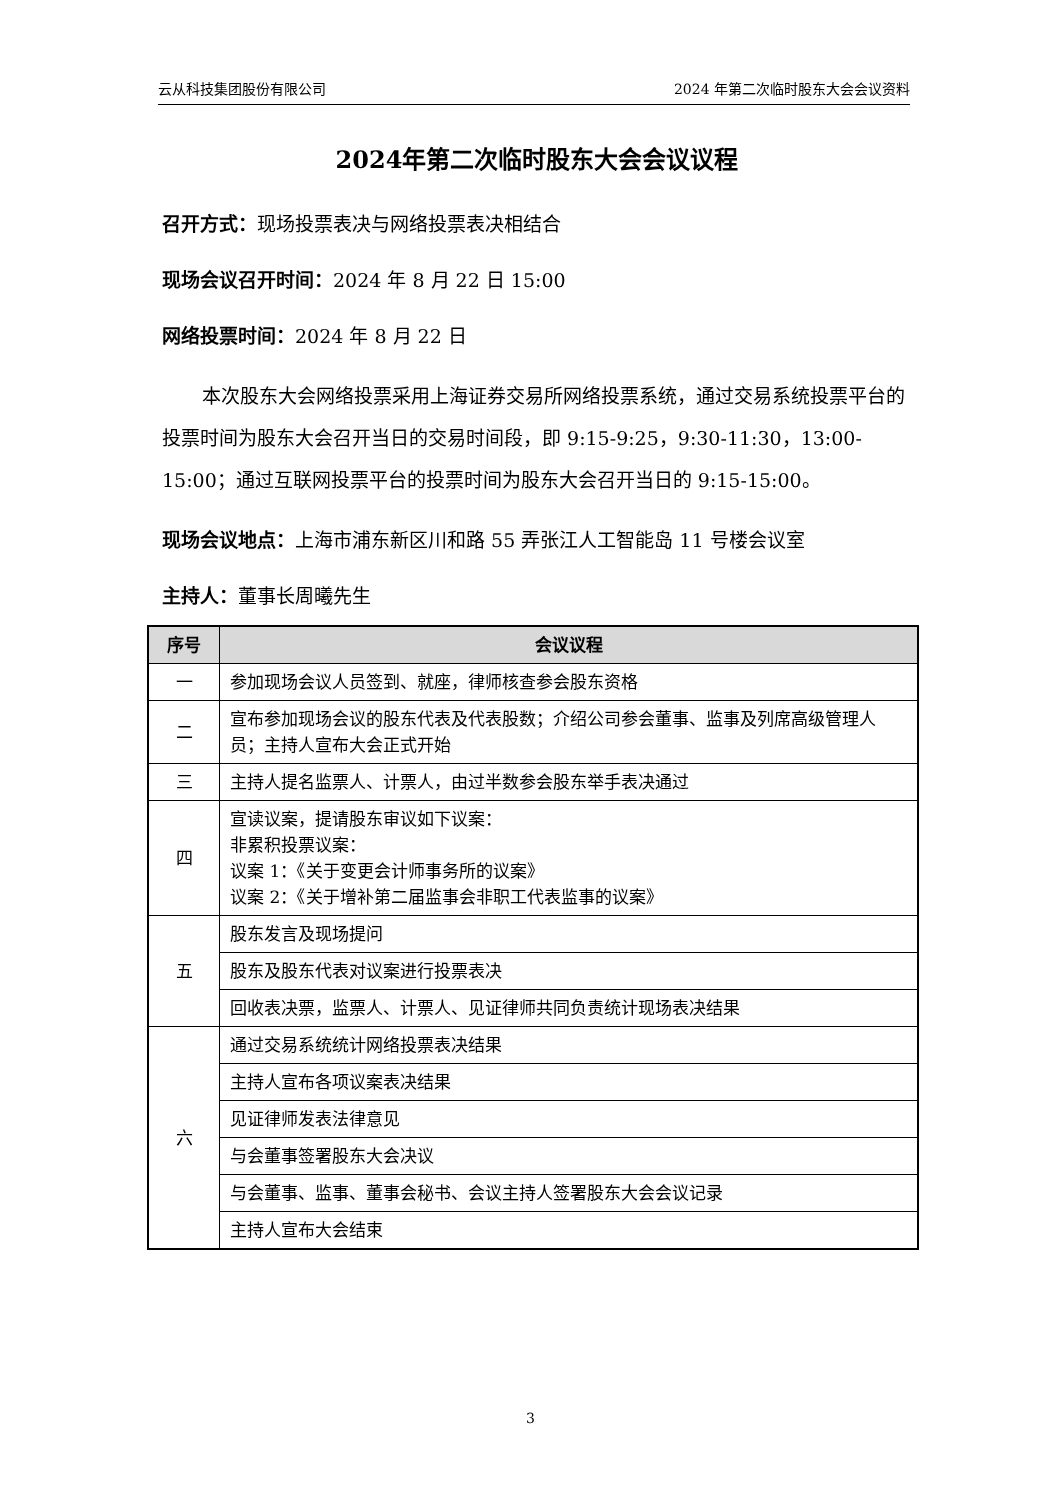云从科技集团股份有限公司 2024 年第二次临时股东大会会议资料
2024年第二次临时股东大会会议议程
召开方式：现场投票表决与网络投票表决相结合
现场会议召开时间：2024 年 8 月 22 日 15:00
网络投票时间：2024 年 8 月 22 日
本次股东大会网络投票采用上海证券交易所网络投票系统，通过交易系统投票平台的投票时间为股东大会召开当日的交易时间段，即 9:15-9:25，9:30-11:30，13:00-15:00；通过互联网投票平台的投票时间为股东大会召开当日的 9:15-15:00。
现场会议地点：上海市浦东新区川和路 55 弄张江人工智能岛 11 号楼会议室
主持人：董事长周曦先生
| 序号 | 会议议程 |
| --- | --- |
| 一 | 参加现场会议人员签到、就座，律师核查参会股东资格 |
| 二 | 宣布参加现场会议的股东代表及代表股数；介绍公司参会董事、监事及列席高级管理人员；主持人宣布大会正式开始 |
| 三 | 主持人提名监票人、计票人，由过半数参会股东举手表决通过 |
| 四 | 宣读议案，提请股东审议如下议案： 非累积投票议案： 议案 1：《关于变更会计师事务所的议案》 议案 2：《关于增补第二届监事会非职工代表监事的议案》 |
| 五 | 股东发言及现场提问 |
| | 股东及股东代表对议案进行投票表决 |
| | 回收表决票，监票人、计票人、见证律师共同负责统计现场表决结果 |
| 六 | 通过交易系统统计网络投票表决结果 |
| | 主持人宣布各项议案表决结果 |
| | 见证律师发表法律意见 |
| | 与会董事签署股东大会决议 |
| | 与会董事、监事、董事会秘书、会议主持人签署股东大会会议记录 |
| | 主持人宣布大会结束 |
3